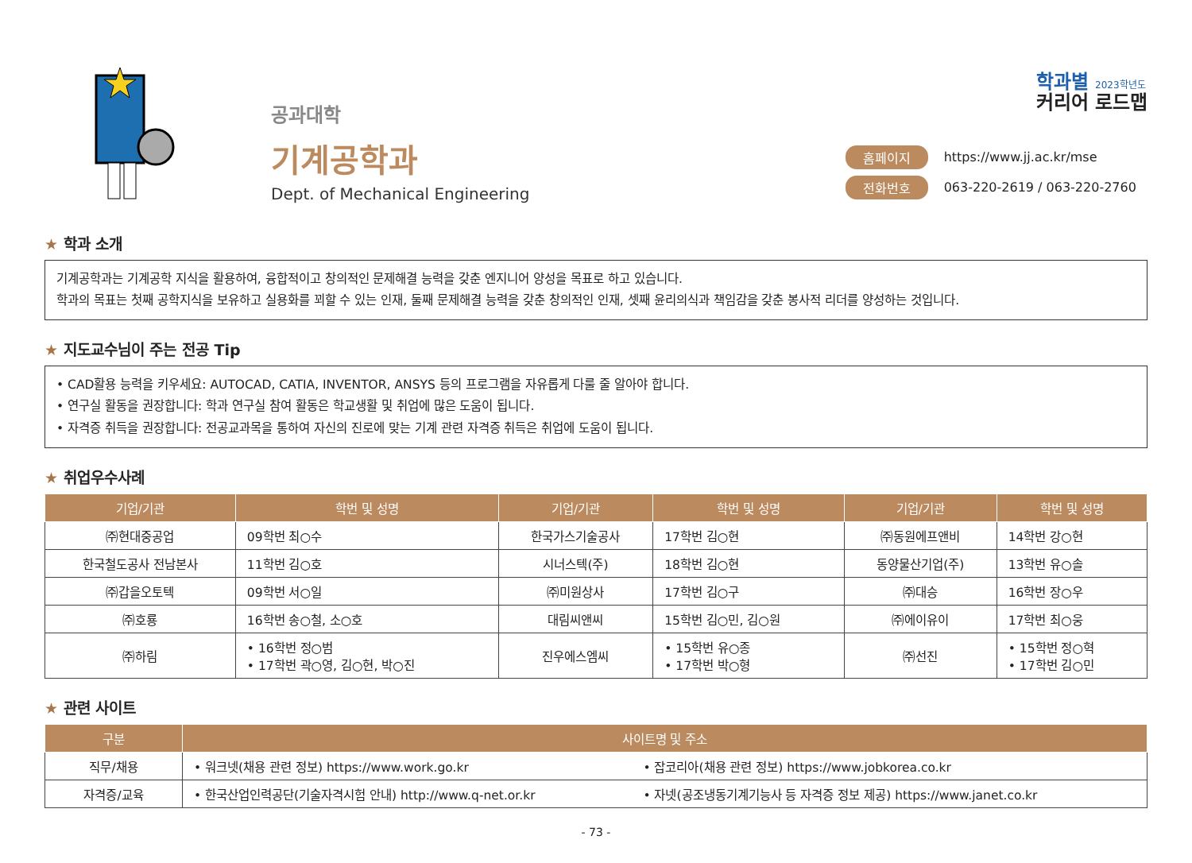공과대학
기계공학과
Dept. of Mechanical Engineering
학과별 2023학년도
커리어 로드맵
홈페이지 https://www.jj.ac.kr/mse
전화번호 063-220-2619 / 063-220-2760
★ 학과 소개
기계공학과는 기계공학 지식을 활용하여, 융합적이고 창의적인 문제해결 능력을 갖춘 엔지니어 양성을 목표로 하고 있습니다.
학과의 목표는 첫째 공학지식을 보유하고 실용화를 꾀할 수 있는 인재, 둘째 문제해결 능력을 갖춘 창의적인 인재, 셋째 윤리의식과 책임감을 갖춘 봉사적 리더를 양성하는 것입니다.
★ 지도교수님이 주는 전공 Tip
• CAD활용 능력을 키우세요: AUTOCAD, CATIA, INVENTOR, ANSYS 등의 프로그램을 자유롭게 다룰 줄 알아야 합니다.
• 연구실 활동을 권장합니다: 학과 연구실 참여 활동은 학교생활 및 취업에 많은 도움이 됩니다.
• 자격증 취득을 권장합니다: 전공교과목을 통하여 자신의 진로에 맞는 기계 관련 자격증 취득은 취업에 도움이 됩니다.
★ 취업우수사례
| 기업/기관 | 학번 및 성명 | 기업/기관 | 학번 및 성명 | 기업/기관 | 학번 및 성명 |
| --- | --- | --- | --- | --- | --- |
| ㈜현대중공업 | 09학번 최○수 | 한국가스기술공사 | 17학번 김○현 | ㈜동원에프앤비 | 14학번 강○현 |
| 한국철도공사 전남본사 | 11학번 김○호 | 시너스텍(주) | 18학번 김○현 | 동양물산기업(주) | 13학번 유○솔 |
| ㈜갑을오토텍 | 09학번 서○일 | ㈜미원상사 | 17학번 김○구 | ㈜대승 | 16학번 장○우 |
| ㈜호룡 | 16학번 송○철, 소○호 | 대림씨앤씨 | 15학번 김○민, 김○원 | ㈜에이유이 | 17학번 최○웅 |
| ㈜하림 | • 16학번 정○범 • 17학번 곽○영, 김○현, 박○진 | 진우에스엠씨 | • 15학번 유○종 • 17학번 박○형 | ㈜선진 | • 15학번 정○혁 • 17학번 김○민 |
★ 관련 사이트
| 구분 | 사이트명 및 주소 | |
| --- | --- | --- |
| 직무/채용 | • 워크넷(채용 관련 정보) https://www.work.go.kr | • 잡코리아(채용 관련 정보) https://www.jobkorea.co.kr |
| 자격증/교육 | • 한국산업인력공단(기술자격시험 안내) http://www.q-net.or.kr | • 자넷(공조냉동기계기능사 등 자격증 정보 제공) https://www.janet.co.kr |
- 73 -